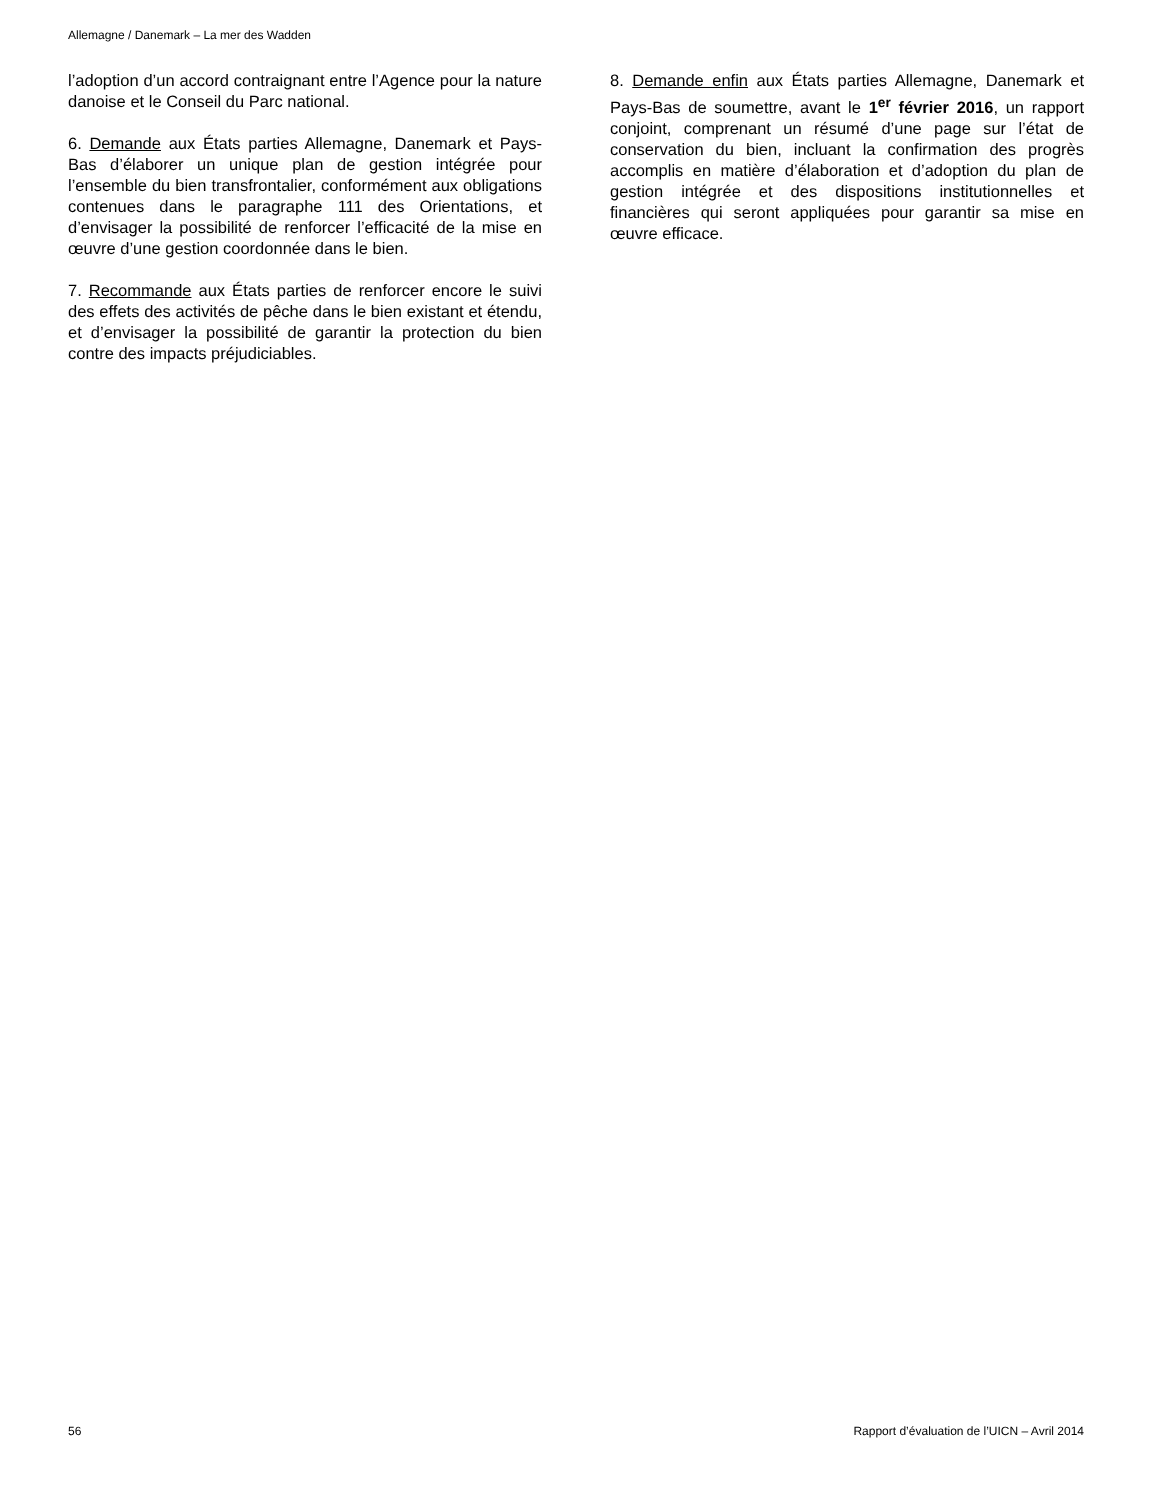Allemagne / Danemark – La mer des Wadden
l’adoption d’un accord contraignant entre l’Agence pour la nature danoise et le Conseil du Parc national.
6. Demande aux États parties Allemagne, Danemark et Pays-Bas d’élaborer un unique plan de gestion intégrée pour l’ensemble du bien transfrontalier, conformément aux obligations contenues dans le paragraphe 111 des Orientations, et d’envisager la possibilité de renforcer l’efficacité de la mise en œuvre d’une gestion coordonnée dans le bien.
7. Recommande aux États parties de renforcer encore le suivi des effets des activités de pêche dans le bien existant et étendu, et d’envisager la possibilité de garantir la protection du bien contre des impacts préjudiciables.
8. Demande enfin aux États parties Allemagne, Danemark et Pays-Bas de soumettre, avant le 1<sup>er</sup> février 2016, un rapport conjoint, comprenant un résumé d’une page sur l’état de conservation du bien, incluant la confirmation des progrès accomplis en matière d’élaboration et d’adoption du plan de gestion intégrée et des dispositions institutionnelles et financières qui seront appliquées pour garantir sa mise en œuvre efficace.
56 Rapport d’évaluation de l’UICN – Avril 2014